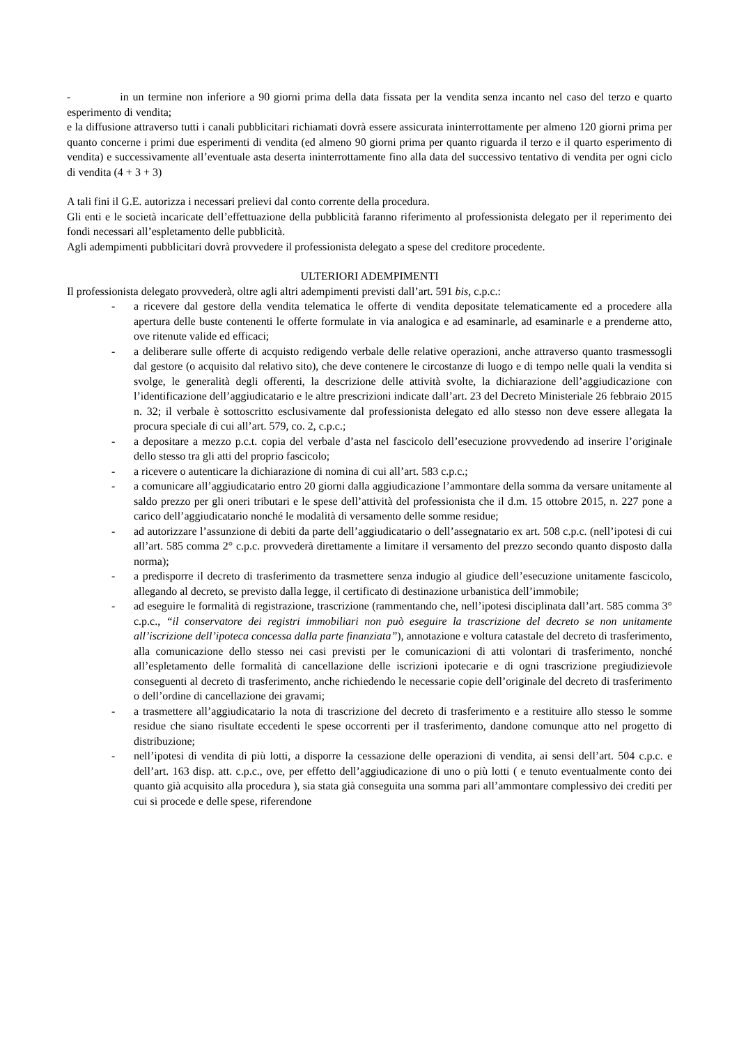- in un termine non inferiore a 90 giorni prima della data fissata per la vendita senza incanto nel caso del terzo e quarto esperimento di vendita;
e la diffusione attraverso tutti i canali pubblicitari richiamati dovrà essere assicurata ininterrottamente per almeno 120 giorni prima per quanto concerne i primi due esperimenti di vendita (ed almeno 90 giorni prima per quanto riguarda il terzo e il quarto esperimento di vendita) e successivamente all’eventuale asta deserta ininterrottamente fino alla data del successivo tentativo di vendita per ogni ciclo di vendita (4 + 3 + 3)
A tali fini il G.E. autorizza i necessari prelievi dal conto corrente della procedura.
Gli enti e le società incaricate dell’effettuazione della pubblicità faranno riferimento al professionista delegato per il reperimento dei fondi necessari all’espletamento delle pubblicità.
Agli adempimenti pubblicitari dovrà provvedere il professionista delegato a spese del creditore procedente.
ULTERIORI ADEMPIMENTI
Il professionista delegato provvederà, oltre agli altri adempimenti previsti dall’art. 591 bis, c.p.c.:
- a ricevere dal gestore della vendita telematica le offerte di vendita depositate telematicamente ed a procedere alla apertura delle buste contenenti le offerte formulate in via analogica e ad esaminarle, ad esaminarle e a prenderne atto, ove ritenute valide ed efficaci;
- a deliberare sulle offerte di acquisto redigendo verbale delle relative operazioni, anche attraverso quanto trasmessogli dal gestore (o acquisito dal relativo sito), che deve contenere le circostanze di luogo e di tempo nelle quali la vendita si svolge, le generalità degli offerenti, la descrizione delle attività svolte, la dichiarazione dell’aggiudicazione con l’identificazione dell’aggiudicatario e le altre prescrizioni indicate dall’art. 23 del Decreto Ministeriale 26 febbraio 2015 n. 32; il verbale è sottoscritto esclusivamente dal professionista delegato ed allo stesso non deve essere allegata la procura speciale di cui all’art. 579, co. 2, c.p.c.;
- a depositare a mezzo p.c.t. copia del verbale d’asta nel fascicolo dell’esecuzione provvedendo ad inserire l’originale dello stesso tra gli atti del proprio fascicolo;
- a ricevere o autenticare la dichiarazione di nomina di cui all’art. 583 c.p.c.;
- a comunicare all’aggiudicatario entro 20 giorni dalla aggiudicazione l’ammontare della somma da versare unitamente al saldo prezzo per gli oneri tributari e le spese dell’attività del professionista che il d.m. 15 ottobre 2015, n. 227 pone a carico dell’aggiudicatario nonché le modalità di versamento delle somme residue;
- ad autorizzare l’assunzione di debiti da parte dell’aggiudicatario o dell’assegnatario ex art. 508 c.p.c. (nell’ipotesi di cui all’art. 585 comma 2° c.p.c. provvederà direttamente a limitare il versamento del prezzo secondo quanto disposto dalla norma);
- a predisporre il decreto di trasferimento da trasmettere senza indugio al giudice dell’esecuzione unitamente fascicolo, allegando al decreto, se previsto dalla legge, il certificato di destinazione urbanistica dell’immobile;
- ad eseguire le formalità di registrazione, trascrizione (rammentando che, nell’ipotesi disciplinata dall’art. 585 comma 3° c.p.c., “il conservatore dei registri immobiliari non può eseguire la trascrizione del decreto se non unitamente all’iscrizione dell’ipoteca concessa dalla parte finanziata”), annotazione e voltura catastale del decreto di trasferimento, alla comunicazione dello stesso nei casi previsti per le comunicazioni di atti volontari di trasferimento, nonché all’espletamento delle formalità di cancellazione delle iscrizioni ipotecarie e di ogni trascrizione pregiudizievole conseguenti al decreto di trasferimento, anche richiedendo le necessarie copie dell’originale del decreto di trasferimento o dell’ordine di cancellazione dei gravami;
- a trasmettere all’aggiudicatario la nota di trascrizione del decreto di trasferimento e a restituire allo stesso le somme residue che siano risultate eccedenti le spese occorrenti per il trasferimento, dandone comunque atto nel progetto di distribuzione;
- nell’ipotesi di vendita di più lotti, a disporre la cessazione delle operazioni di vendita, ai sensi dell’art. 504 c.p.c. e dell’art. 163 disp. att. c.p.c., ove, per effetto dell’aggiudicazione di uno o più lotti ( e tenuto eventualmente conto dei quanto già acquisito alla procedura ), sia stata già conseguita una somma pari all’ammontare complessivo dei crediti per cui si procede e delle spese, riferendone